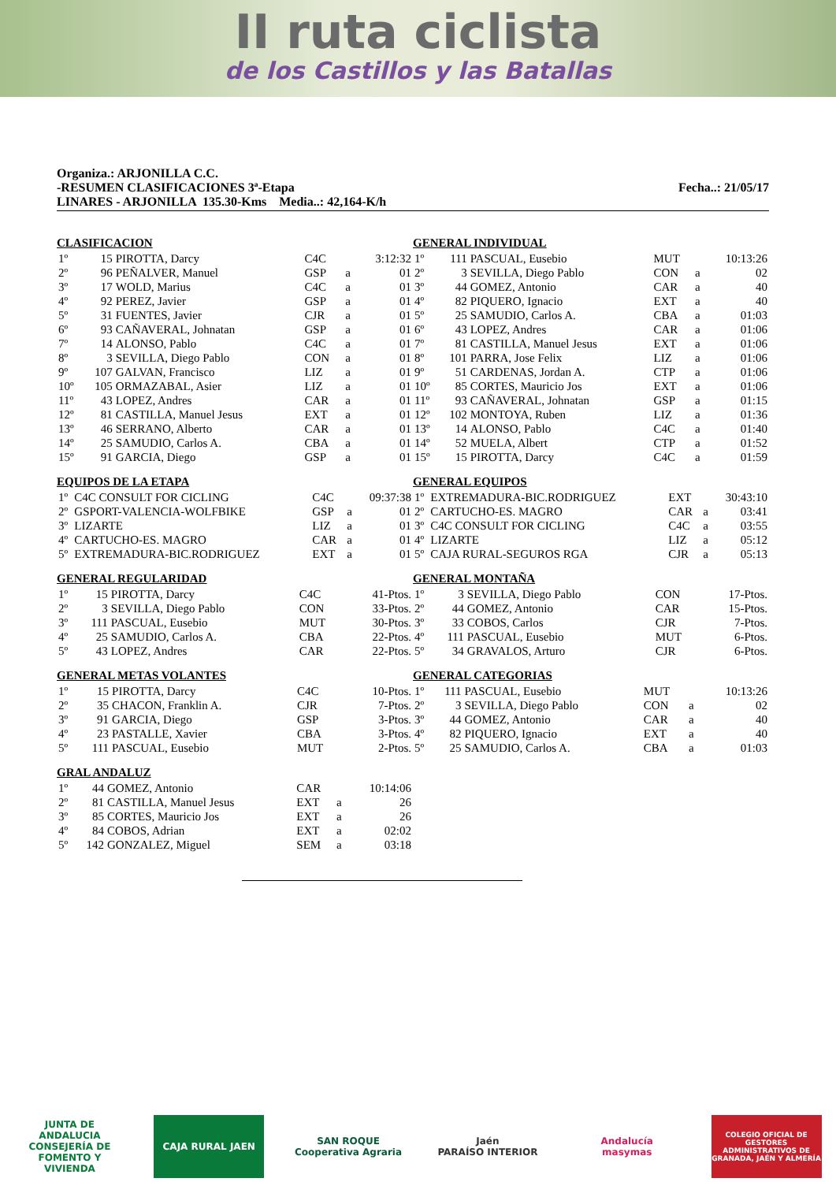II ruta ciclista
de los Castillos y las Batallas
Organiza.: ARJONILLA C.C.
-RESUMEN CLASIFICACIONES 3ª-Etapa Fecha..: 21/05/17
LINARES - ARJONILLA 135.30-Kms Media..: 42,164-K/h
CLASIFICACION
| 1º | 15 | PIROTTA, Darcy | C4C | | 3:12:32 |
| 2º | 96 | PEÑALVER, Manuel | GSP | a | 01 |
| 3º | 17 | WOLD, Marius | C4C | a | 01 |
| 4º | 92 | PEREZ, Javier | GSP | a | 01 |
| 5º | 31 | FUENTES, Javier | CJR | a | 01 |
| 6º | 93 | CAÑAVERAL, Johnatan | GSP | a | 01 |
| 7º | 14 | ALONSO, Pablo | C4C | a | 01 |
| 8º | 3 | SEVILLA, Diego Pablo | CON | a | 01 |
| 9º | 107 | GALVAN, Francisco | LIZ | a | 01 |
| 10º | 105 | ORMAZABAL, Asier | LIZ | a | 01 |
| 11º | 43 | LOPEZ, Andres | CAR | a | 01 |
| 12º | 81 | CASTILLA, Manuel Jesus | EXT | a | 01 |
| 13º | 46 | SERRANO, Alberto | CAR | a | 01 |
| 14º | 25 | SAMUDIO, Carlos A. | CBA | a | 01 |
| 15º | 91 | GARCIA, Diego | GSP | a | 01 |
EQUIPOS DE LA ETAPA
| 1º | C4C CONSULT FOR CICLING | C4C | | 09:37:38 |
| 2º | GSPORT-VALENCIA-WOLFBIKE | GSP | a | 01 |
| 3º | LIZARTE | LIZ | a | 01 |
| 4º | CARTUCHO-ES. MAGRO | CAR | a | 01 |
| 5º | EXTREMADURA-BIC.RODRIGUEZ | EXT | a | 01 |
GENERAL REGULARIDAD
| 1º | 15 | PIROTTA, Darcy | C4C | 41-Ptos. |
| 2º | 3 | SEVILLA, Diego Pablo | CON | 33-Ptos. |
| 3º | 111 | PASCUAL, Eusebio | MUT | 30-Ptos. |
| 4º | 25 | SAMUDIO, Carlos A. | CBA | 22-Ptos. |
| 5º | 43 | LOPEZ, Andres | CAR | 22-Ptos. |
GENERAL METAS VOLANTES
| 1º | 15 | PIROTTA, Darcy | C4C | 10-Ptos. |
| 2º | 35 | CHACON, Franklin A. | CJR | 7-Ptos. |
| 3º | 91 | GARCIA, Diego | GSP | 3-Ptos. |
| 4º | 23 | PASTALLE, Xavier | CBA | 3-Ptos. |
| 5º | 111 | PASCUAL, Eusebio | MUT | 2-Ptos. |
GRAL ANDALUZ
| 1º | 44 | GOMEZ, Antonio | CAR | | 10:14:06 |
| 2º | 81 | CASTILLA, Manuel Jesus | EXT | a | 26 |
| 3º | 85 | CORTES, Mauricio Jos | EXT | a | 26 |
| 4º | 84 | COBOS, Adrian | EXT | a | 02:02 |
| 5º | 142 | GONZALEZ, Miguel | SEM | a | 03:18 |
GENERAL INDIVIDUAL
| 1º | 111 | PASCUAL, Eusebio | MUT | | 10:13:26 |
| 2º | 3 | SEVILLA, Diego Pablo | CON | a | 02 |
| 3º | 44 | GOMEZ, Antonio | CAR | a | 40 |
| 4º | 82 | PIQUERO, Ignacio | EXT | a | 40 |
| 5º | 25 | SAMUDIO, Carlos A. | CBA | a | 01:03 |
| 6º | 43 | LOPEZ, Andres | CAR | a | 01:06 |
| 7º | 81 | CASTILLA, Manuel Jesus | EXT | a | 01:06 |
| 8º | 101 | PARRA, Jose Felix | LIZ | a | 01:06 |
| 9º | 51 | CARDENAS, Jordan A. | CTP | a | 01:06 |
| 10º | 85 | CORTES, Mauricio Jos | EXT | a | 01:06 |
| 11º | 93 | CAÑAVERAL, Johnatan | GSP | a | 01:15 |
| 12º | 102 | MONTOYA, Ruben | LIZ | a | 01:36 |
| 13º | 14 | ALONSO, Pablo | C4C | a | 01:40 |
| 14º | 52 | MUELA, Albert | CTP | a | 01:52 |
| 15º | 15 | PIROTTA, Darcy | C4C | a | 01:59 |
GENERAL EQUIPOS
| 1º | EXTREMADURA-BIC.RODRIGUEZ | EXT | | 30:43:10 |
| 2º | CARTUCHO-ES. MAGRO | CAR | a | 03:41 |
| 3º | C4C CONSULT FOR CICLING | C4C | a | 03:55 |
| 4º | LIZARTE | LIZ | a | 05:12 |
| 5º | CAJA RURAL-SEGUROS RGA | CJR | a | 05:13 |
GENERAL MONTAÑA
| 1º | 3 | SEVILLA, Diego Pablo | CON | 17-Ptos. |
| 2º | 44 | GOMEZ, Antonio | CAR | 15-Ptos. |
| 3º | 33 | COBOS, Carlos | CJR | 7-Ptos. |
| 4º | 111 | PASCUAL, Eusebio | MUT | 6-Ptos. |
| 5º | 34 | GRAVALOS, Arturo | CJR | 6-Ptos. |
GENERAL CATEGORIAS
| 1º | 111 | PASCUAL, Eusebio | MUT | | 10:13:26 |
| 2º | 3 | SEVILLA, Diego Pablo | CON | a | 02 |
| 3º | 44 | GOMEZ, Antonio | CAR | a | 40 |
| 4º | 82 | PIQUERO, Ignacio | EXT | a | 40 |
| 5º | 25 | SAMUDIO, Carlos A. | CBA | a | 01:03 |
JUNTA DE ANDALUCIA
CONSEJERÍA DE FOMENTO Y VIVIENDA
CAJA RURAL JAEN
SAN ROQUE
Cooperativa Agraria
Jaén
PARAÍSO INTERIOR
Andalucía
masymas
COLEGIO OFICIAL DE GESTORES ADMINISTRATIVOS DE GRANADA, JAÉN Y ALMERÍA